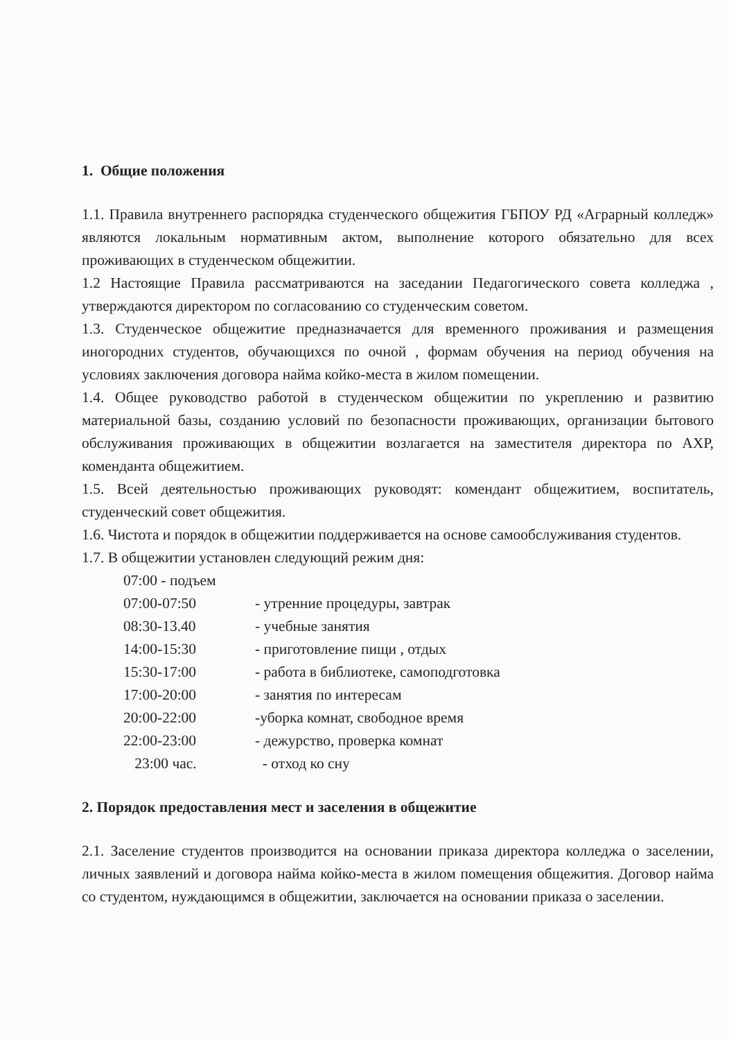1. Общие положения
1.1. Правила внутреннего распорядка студенческого общежития ГБПОУ РД «Аграрный колледж» являются локальным нормативным актом, выполнение которого обязательно для всех проживающих в студенческом общежитии.
1.2 Настоящие Правила рассматриваются на заседании Педагогического совета колледжа , утверждаются директором по согласованию со студенческим советом.
1.3. Студенческое общежитие предназначается для временного проживания и размещения иногородних студентов, обучающихся по очной , формам обучения на период обучения на условиях заключения договора найма койко-места в жилом помещении.
1.4. Общее руководство работой в студенческом общежитии по укреплению и развитию материальной базы, созданию условий по безопасности проживающих, организации бытового обслуживания проживающих в общежитии возлагается на заместителя директора по АХР, коменданта общежитием.
1.5. Всей деятельностью проживающих руководят: комендант общежитием, воспитатель, студенческий совет общежития.
1.6. Чистота и порядок в общежитии поддерживается на основе самообслуживания студентов.
1.7. В общежитии установлен следующий режим дня:
| 07:00 - подъем | |
| 07:00-07:50 | - утренние процедуры, завтрак |
| 08:30-13.40 | - учебные занятия |
| 14:00-15:30 | - приготовление пищи , отдых |
| 15:30-17:00 | - работа в библиотеке, самоподготовка |
| 17:00-20:00 | - занятия по интересам |
| 20:00-22:00 | -уборка комнат, свободное время |
| 22:00-23:00 | - дежурство, проверка комнат |
| 23:00 час. | - отход ко сну |
2. Порядок предоставления мест и заселения в общежитие
2.1. Заселение студентов производится на основании приказа директора колледжа о заселении, личных заявлений и договора найма койко-места в жилом помещения общежития. Договор найма со студентом, нуждающимся в общежитии, заключается на основании приказа о заселении.